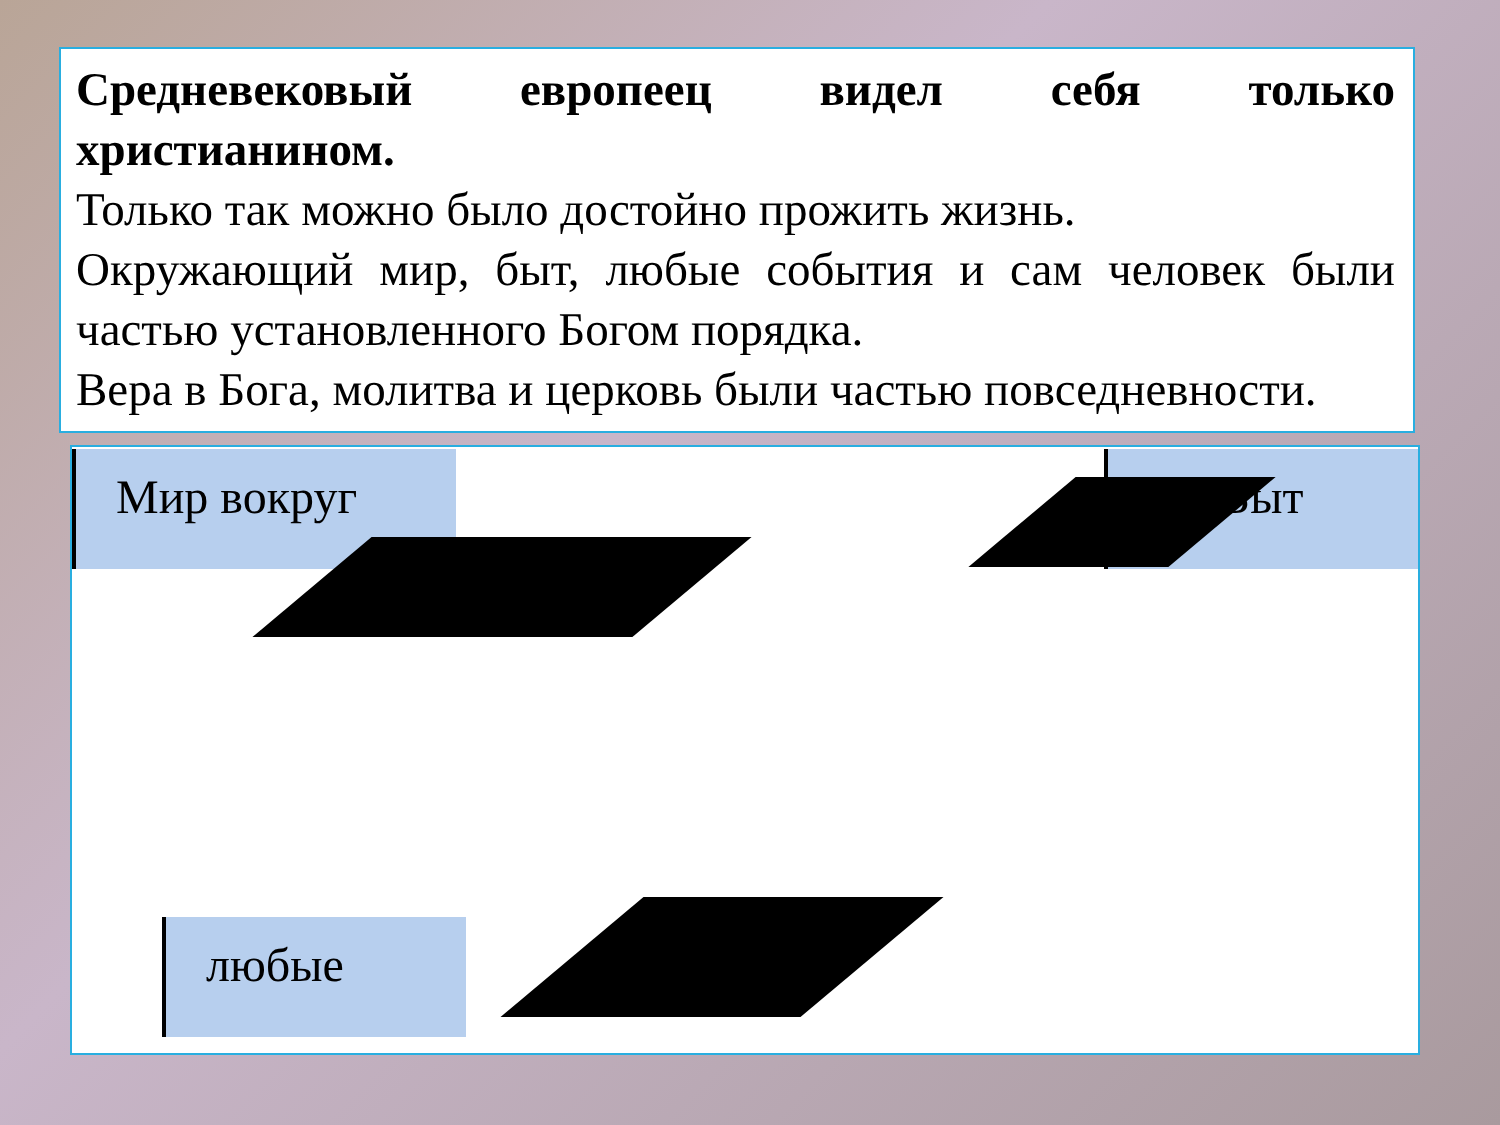Средневековый европеец видел себя только
христианином.
Только так можно было достойно прожить жизнь.
Окружающий мир, быт, любые события и сам человек были частью установленного Богом порядка.
Вера в Бога, молитва и церковь были частью повседневности.
Мир вокруг Быт
любые